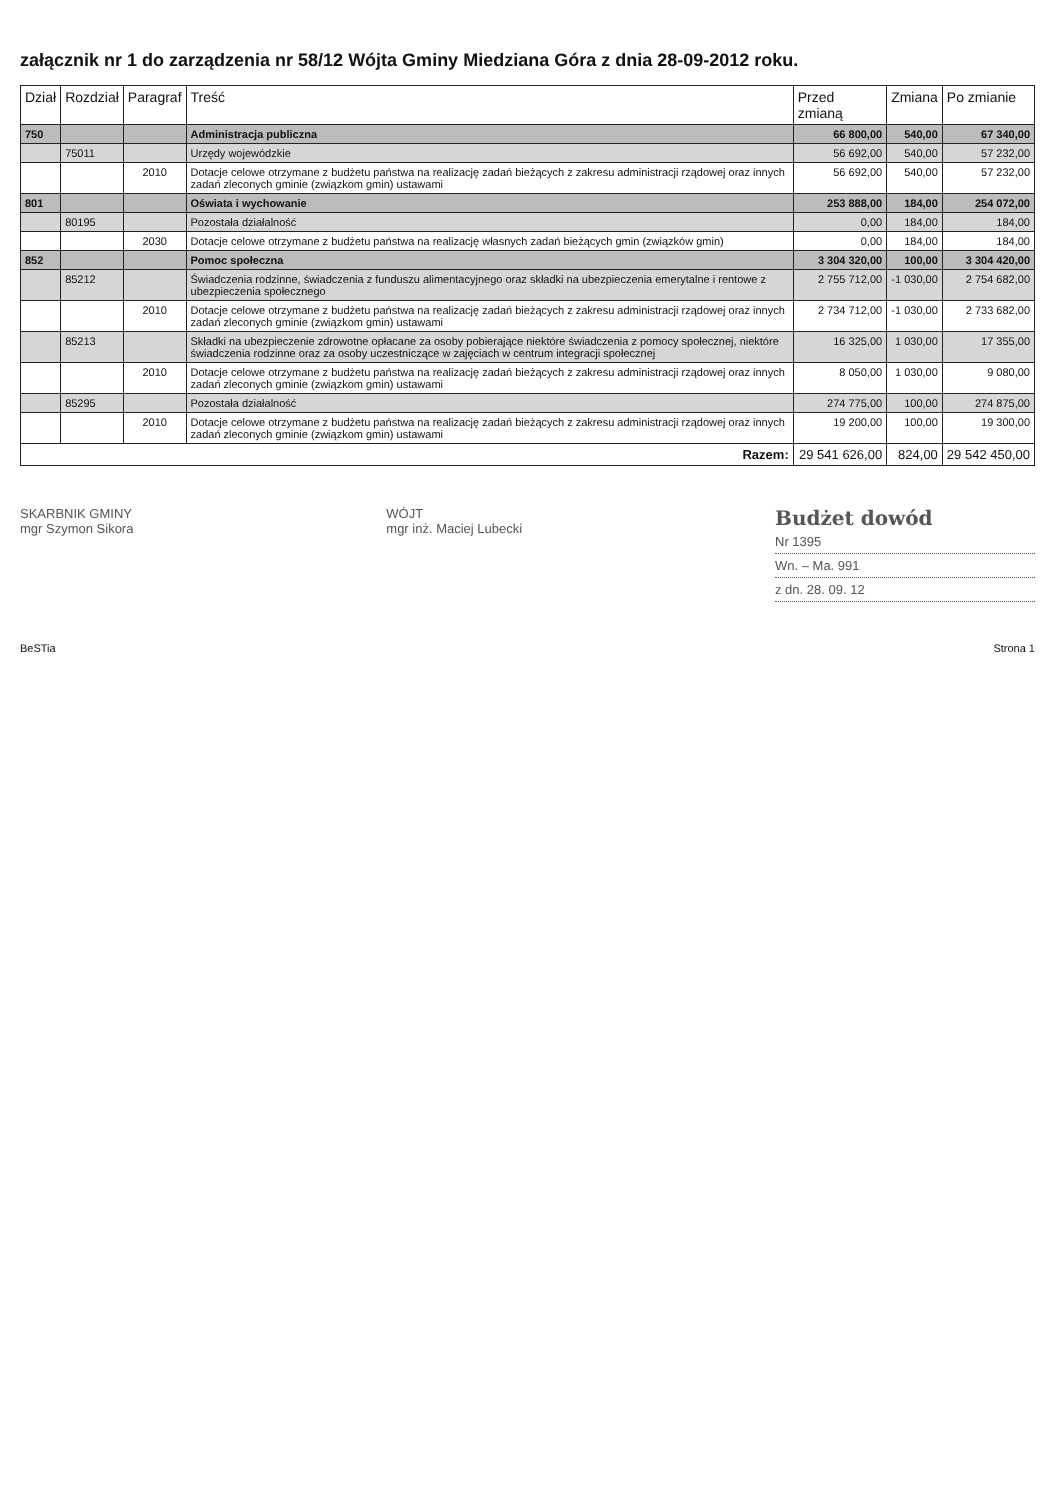załącznik nr 1 do zarządzenia nr 58/12 Wójta Gminy Miedziana Góra z dnia 28-09-2012 roku.
| Dział | Rozdział | Paragraf | Treść | Przed zmianą | Zmiana | Po zmianie |
| --- | --- | --- | --- | --- | --- | --- |
| 750 | | | Administracja publiczna | 66 800,00 | 540,00 | 67 340,00 |
| | 75011 | | Urzędy wojewódzkie | 56 692,00 | 540,00 | 57 232,00 |
| | | 2010 | Dotacje celowe otrzymane z budżetu państwa na realizację zadań bieżących z zakresu administracji rządowej oraz innych zadań zleconych gminie (związkom gmin) ustawami | 56 692,00 | 540,00 | 57 232,00 |
| 801 | | | Oświata i wychowanie | 253 888,00 | 184,00 | 254 072,00 |
| | 80195 | | Pozostała działalność | 0,00 | 184,00 | 184,00 |
| | | 2030 | Dotacje celowe otrzymane z budżetu państwa na realizację własnych zadań bieżących gmin (związków gmin) | 0,00 | 184,00 | 184,00 |
| 852 | | | Pomoc społeczna | 3 304 320,00 | 100,00 | 3 304 420,00 |
| | 85212 | | Świadczenia rodzinne, świadczenia z funduszu alimentacyjnego oraz składki na ubezpieczenia emerytalne i rentowe z ubezpieczenia społecznego | 2 755 712,00 | -1 030,00 | 2 754 682,00 |
| | | 2010 | Dotacje celowe otrzymane z budżetu państwa na realizację zadań bieżących z zakresu administracji rządowej oraz innych zadań zleconych gminie (związkom gmin) ustawami | 2 734 712,00 | -1 030,00 | 2 733 682,00 |
| | 85213 | | Składki na ubezpieczenie zdrowotne opłacane za osoby pobierające niektóre świadczenia z pomocy społecznej, niektóre świadczenia rodzinne oraz za osoby uczestniczące w zajęciach w centrum integracji społecznej | 16 325,00 | 1 030,00 | 17 355,00 |
| | | 2010 | Dotacje celowe otrzymane z budżetu państwa na realizację zadań bieżących z zakresu administracji rządowej oraz innych zadań zleconych gminie (związkom gmin) ustawami | 8 050,00 | 1 030,00 | 9 080,00 |
| | 85295 | | Pozostała działalność | 274 775,00 | 100,00 | 274 875,00 |
| | | 2010 | Dotacje celowe otrzymane z budżetu państwa na realizację zadań bieżących z zakresu administracji rządowej oraz innych zadań zleconych gminie (związkom gmin) ustawami | 19 200,00 | 100,00 | 19 300,00 |
| Razem: | | | | 29 541 626,00 | 824,00 | 29 542 450,00 |
SKARBNIK GMINY
mgr Szymon Sikora
WÓJT
mgr inż. Maciej Lubecki
Budżet dowód
Nr 1395
Wn. – Ma. 991
z dn. 28. 09. 12
BeSTia Strona 1